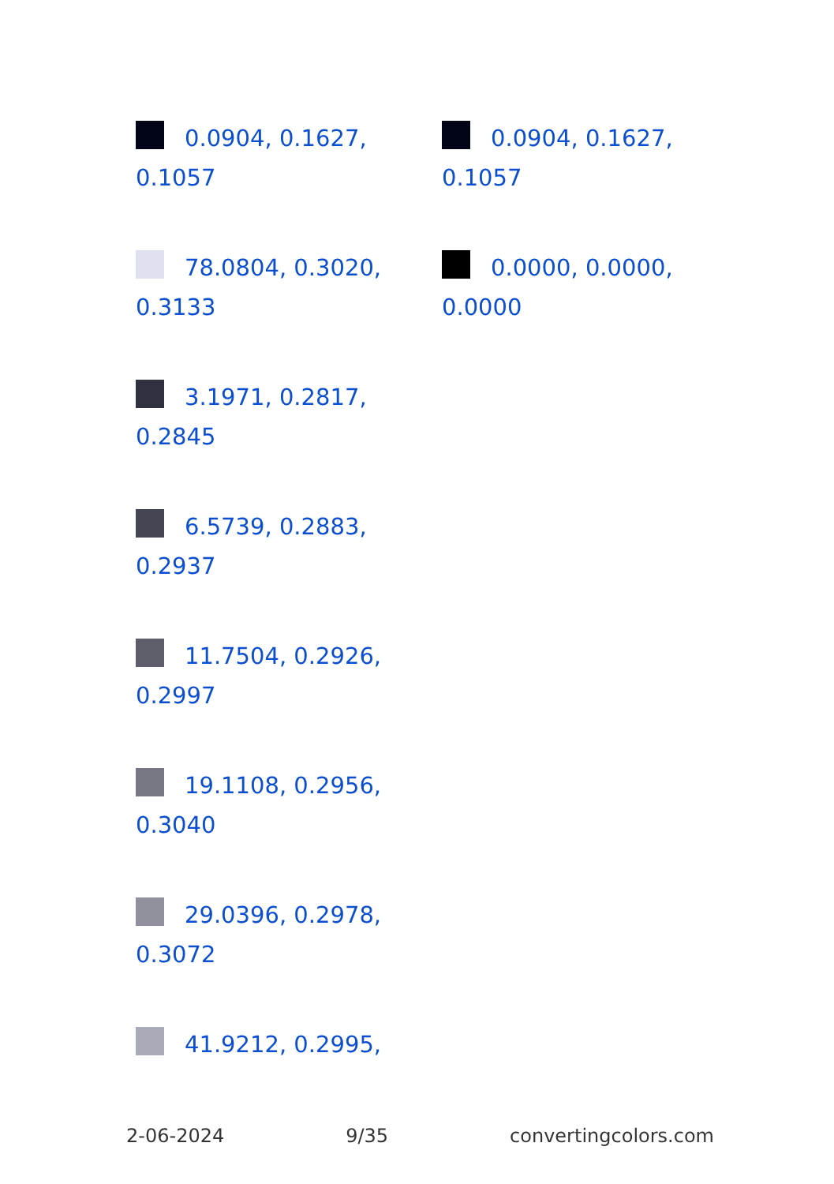0.0904, 0.1627,
0.1057
78.0804, 0.3020,
0.3133
3.1971, 0.2817,
0.2845
6.5739, 0.2883,
0.2937
11.7504, 0.2926,
0.2997
19.1108, 0.2956,
0.3040
29.0396, 0.2978,
0.3072
41.9212, 0.2995,
0.0904, 0.1627,
0.1057
0.0000, 0.0000,
0.0000
2-06-2024 9/35 convertingcolors.com